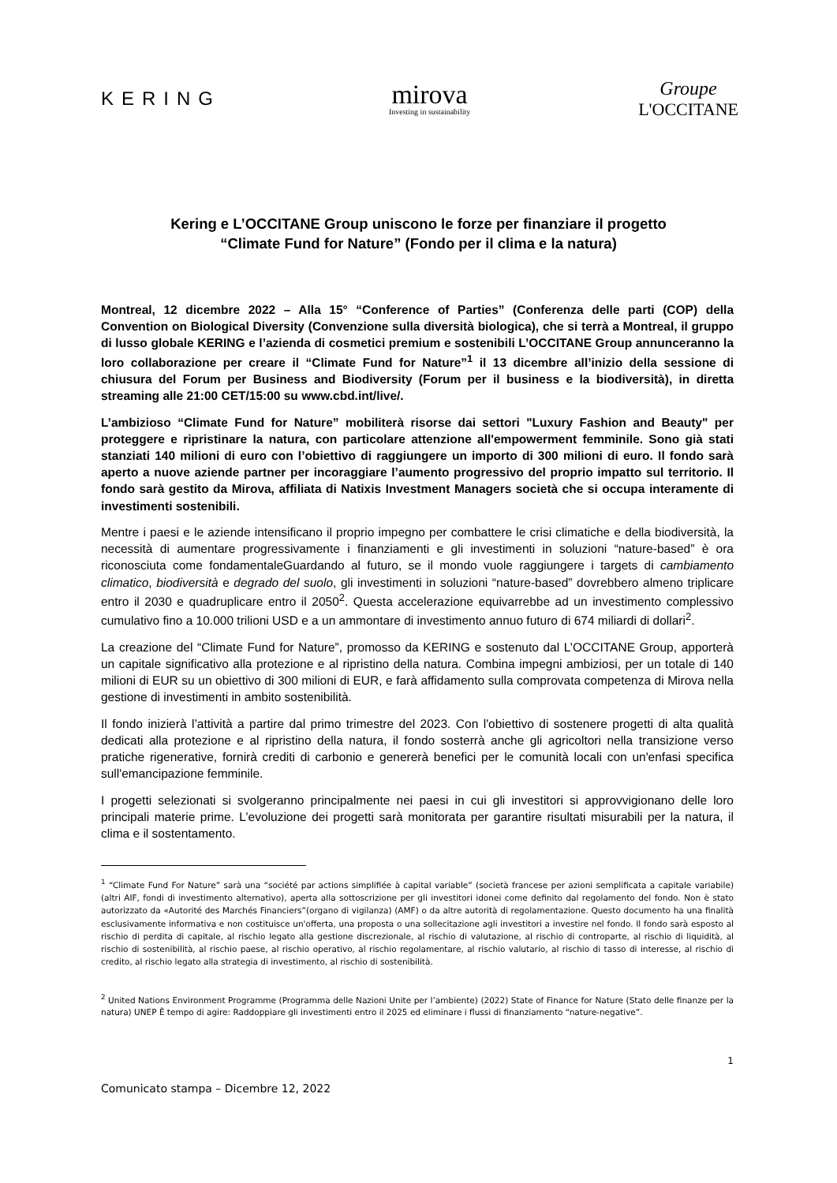KERING
mirova
Investing in sustainability
Groupe
L'OCCITANE
Kering e L’OCCITANE Group uniscono le forze per finanziare il progetto
“Climate Fund for Nature” (Fondo per il clima e la natura)
Montreal, 12 dicembre 2022 – Alla 15° “Conference of Parties” (Conferenza delle parti (COP) della Convention on Biological Diversity (Convenzione sulla diversità biologica), che si terrà a Montreal, il gruppo di lusso globale KERING e l’azienda di cosmetici premium e sostenibili L’OCCITANE Group annunceranno la loro collaborazione per creare il “Climate Fund for Nature”<sup>1</sup> il 13 dicembre all’inizio della sessione di chiusura del Forum per Business and Biodiversity (Forum per il business e la biodiversità), in diretta streaming alle 21:00 CET/15:00 su www.cbd.int/live/.
L’ambizioso “Climate Fund for Nature” mobiliterà risorse dai settori "Luxury Fashion and Beauty" per proteggere e ripristinare la natura, con particolare attenzione all'empowerment femminile. Sono già stati stanziati 140 milioni di euro con l’obiettivo di raggiungere un importo di 300 milioni di euro. Il fondo sarà aperto a nuove aziende partner per incoraggiare l’aumento progressivo del proprio impatto sul territorio. Il fondo sarà gestito da Mirova, affiliata di Natixis Investment Managers società che si occupa interamente di investimenti sostenibili.
Mentre i paesi e le aziende intensificano il proprio impegno per combattere le crisi climatiche e della biodiversità, la necessità di aumentare progressivamente i finanziamenti e gli investimenti in soluzioni “nature-based” è ora riconosciuta come fondamentaleGuardando al futuro, se il mondo vuole raggiungere i targets di cambiamento climatico, biodiversità e degrado del suolo, gli investimenti in soluzioni “nature-based” dovrebbero almeno triplicare entro il 2030 e quadruplicare entro il 2050<sup>2</sup>. Questa accelerazione equivarrebbe ad un investimento complessivo cumulativo fino a 10.000 trilioni USD e a un ammontare di investimento annuo futuro di 674 miliardi di dollari<sup>2</sup>.
La creazione del “Climate Fund for Nature”, promosso da KERING e sostenuto dal L’OCCITANE Group, apporterà un capitale significativo alla protezione e al ripristino della natura. Combina impegni ambiziosi, per un totale di 140 milioni di EUR su un obiettivo di 300 milioni di EUR, e farà affidamento sulla comprovata competenza di Mirova nella gestione di investimenti in ambito sostenibilità.
Il fondo inizierà l’attività a partire dal primo trimestre del 2023. Con l'obiettivo di sostenere progetti di alta qualità dedicati alla protezione e al ripristino della natura, il fondo sosterrà anche gli agricoltori nella transizione verso pratiche rigenerative, fornirà crediti di carbonio e genererà benefici per le comunità locali con un'enfasi specifica sull'emancipazione femminile.
I progetti selezionati si svolgeranno principalmente nei paesi in cui gli investitori si approvvigionano delle loro principali materie prime. L’evoluzione dei progetti sarà monitorata per garantire risultati misurabili per la natura, il clima e il sostentamento.
<sup>1</sup> “Climate Fund For Nature” sarà una “société par actions simplifiée à capital variable” (società francese per azioni semplificata a capitale variabile) (altri AIF, fondi di investimento alternativo), aperta alla sottoscrizione per gli investitori idonei come definito dal regolamento del fondo. Non è stato autorizzato da «Autorité des Marchés Financiers”(organo di vigilanza) (AMF) o da altre autorità di regolamentazione. Questo documento ha una finalità esclusivamente informativa e non costituisce un'offerta, una proposta o una sollecitazione agli investitori a investire nel fondo. Il fondo sarà esposto al rischio di perdita di capitale, al rischio legato alla gestione discrezionale, al rischio di valutazione, al rischio di controparte, al rischio di liquidità, al rischio di sostenibilità, al rischio paese, al rischio operativo, al rischio regolamentare, al rischio valutario, al rischio di tasso di interesse, al rischio di credito, al rischio legato alla strategia di investimento, al rischio di sostenibilità.
<sup>2</sup> United Nations Environment Programme (Programma delle Nazioni Unite per l’ambiente) (2022) State of Finance for Nature (Stato delle finanze per la natura) UNEP È tempo di agire: Raddoppiare gli investimenti entro il 2025 ed eliminare i flussi di finanziamento “nature-negative”.
1
Comunicato stampa – Dicembre 12, 2022